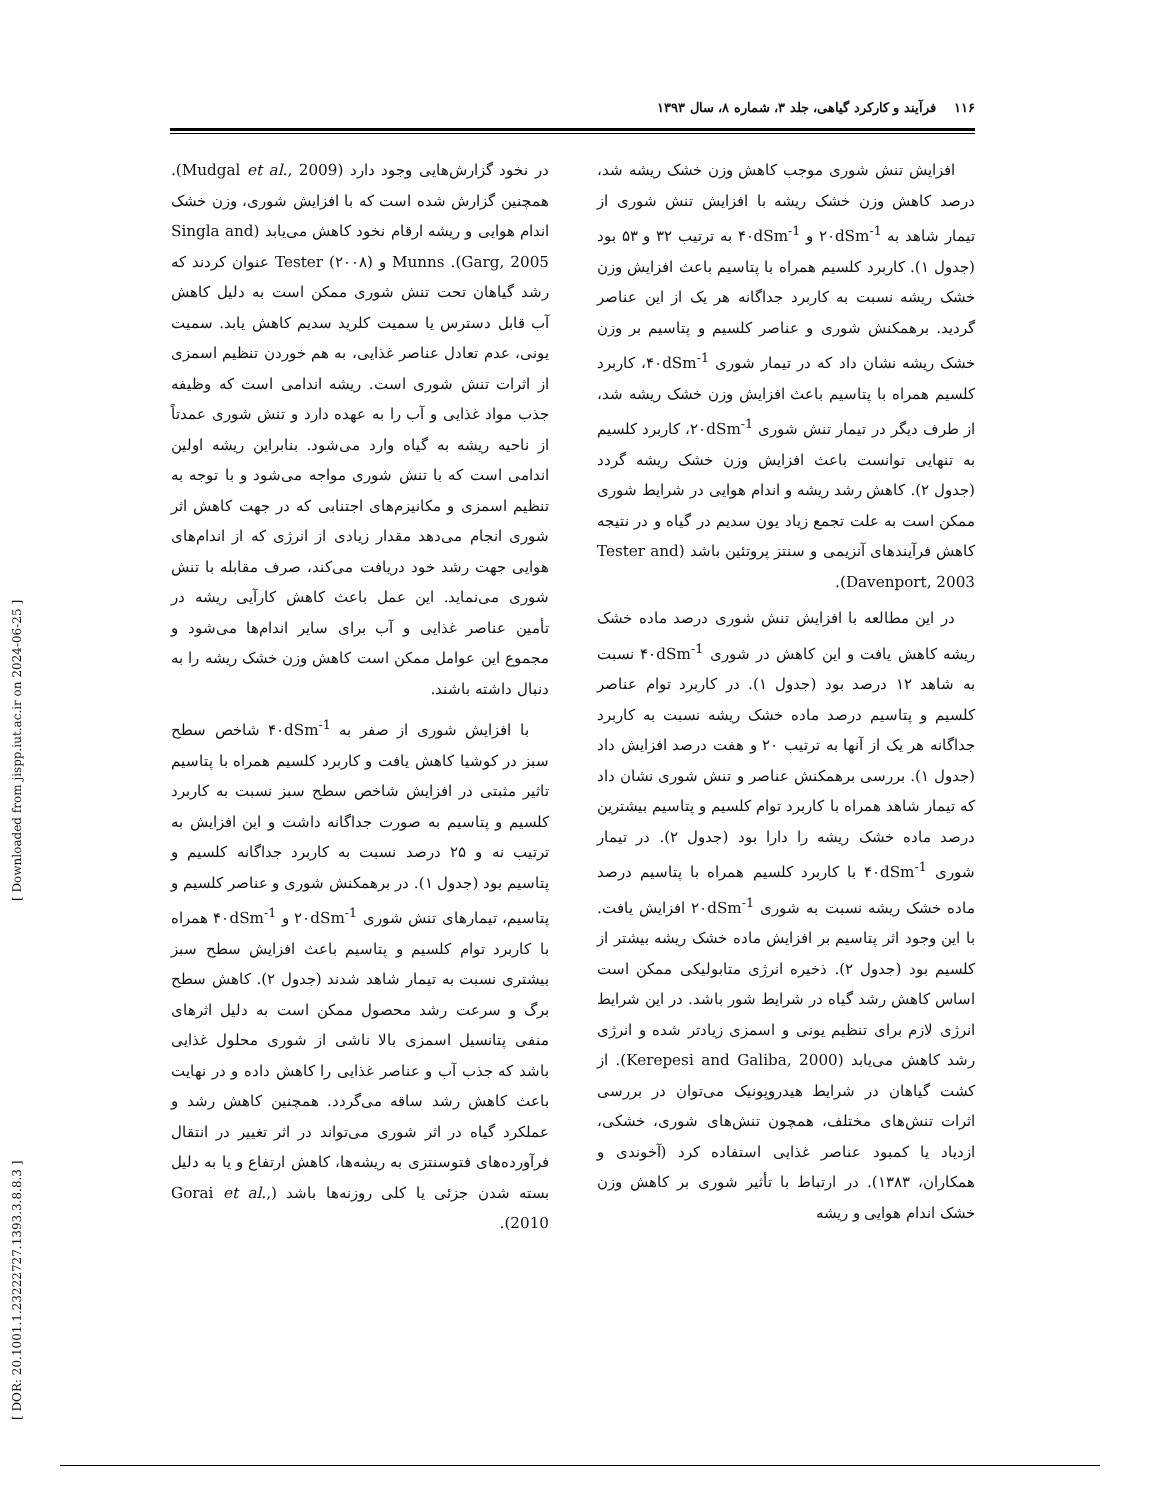۱۱۶ فرآیند و کارکرد گیاهی، جلد ۳، شماره ۸، سال ۱۳۹۳
افزایش تنش شوری موجب کاهش وزن خشک ریشه شد، درصد کاهش وزن خشک ریشه با افزایش تنش شوری از تیمار شاهد به ۲۰dSm<sup>-1</sup> و ۴۰dSm<sup>-1</sup> به ترتیب ۳۲ و ۵۳ بود (جدول ۱). کاربرد کلسیم همراه با پتاسیم باعث افزایش وزن خشک ریشه نسبت به کاربرد جداگانه هر یک از این عناصر گردید. برهمکنش شوری و عناصر کلسیم و پتاسیم بر وزن خشک ریشه نشان داد که در تیمار شوری ۴۰dSm<sup>-1</sup>، کاربرد کلسیم همراه با پتاسیم باعث افزایش وزن خشک ریشه شد، از طرف دیگر در تیمار تنش شوری ۲۰dSm<sup>-1</sup>، کاربرد کلسیم به تنهایی توانست باعث افزایش وزن خشک ریشه گردد (جدول ۲). کاهش رشد ریشه و اندام هوایی در شرایط شوری ممکن است به علت تجمع زیاد یون سدیم در گیاه و در نتیجه کاهش فرآیندهای آنزیمی و سنتز پروتئین باشد (Tester and Davenport, 2003).
در این مطالعه با افزایش تنش شوری درصد ماده خشک ریشه کاهش یافت و این کاهش در شوری ۴۰dSm<sup>-1</sup> نسبت به شاهد ۱۲ درصد بود (جدول ۱). در کاربرد توام عناصر کلسیم و پتاسیم درصد ماده خشک ریشه نسبت به کاربرد جداگانه هر یک از آنها به ترتیب ۲۰ و هفت درصد افزایش داد (جدول ۱). بررسی برهمکنش عناصر و تنش شوری نشان داد که تیمار شاهد همراه با کاربرد توام کلسیم و پتاسیم بیشترین درصد ماده خشک ریشه را دارا بود (جدول ۲). در تیمار شوری ۴۰dSm<sup>-1</sup> با کاربرد کلسیم همراه با پتاسیم درصد ماده خشک ریشه نسبت به شوری ۲۰dSm<sup>-1</sup> افزایش یافت. با این وجود اثر پتاسیم بر افزایش ماده خشک ریشه بیشتر از کلسیم بود (جدول ۲). ذخیره انرژی متابولیکی ممکن است اساس کاهش رشد گیاه در شرایط شور باشد. در این شرایط انرژی لازم برای تنظیم یونی و اسمزی زیادتر شده و انرژی رشد کاهش می‌یابد (Kerepesi and Galiba, 2000). از کشت گیاهان در شرایط هیدروپونیک می‌توان در بررسی اثرات تنش‌های مختلف، همچون تنش‌های شوری، خشکی، ازدیاد یا کمبود عناصر غذایی استفاده کرد (آخوندی و همکاران، ۱۳۸۳). در ارتباط با تأثیر شوری بر کاهش وزن خشک اندام هوایی و ریشه
در نخود گزارش‌هایی وجود دارد (Mudgal et al., 2009). همچنین گزارش شده است که با افزایش شوری، وزن خشک اندام هوایی و ریشه ارقام نخود کاهش می‌یابد (Singla and Garg, 2005). Munns و Tester (۲۰۰۸) عنوان کردند که رشد گیاهان تحت تنش شوری ممکن است به دلیل کاهش آب قابل دسترس یا سمیت کلرید سدیم کاهش یابد. سمیت یونی، عدم تعادل عناصر غذایی، به هم خوردن تنظیم اسمزی از اثرات تنش شوری است. ریشه اندامی است که وظیفه جذب مواد غذایی و آب را به عهده دارد و تنش شوری عمدتاً از ناحیه ریشه به گیاه وارد می‌شود. بنابراین ریشه اولین اندامی است که با تنش شوری مواجه می‌شود و با توجه به تنظیم اسمزی و مکانیزم‌های اجتنابی که در جهت کاهش اثر شوری انجام می‌دهد مقدار زیادی از انرژی که از اندام‌های هوایی جهت رشد خود دریافت می‌کند، صرف مقابله با تنش شوری می‌نماید. این عمل باعث کاهش کارآیی ریشه در تأمین عناصر غذایی و آب برای سایر اندام‌ها می‌شود و مجموع این عوامل ممکن است کاهش وزن خشک ریشه را به دنبال داشته باشند.
با افزایش شوری از صفر به ۴۰dSm<sup>-1</sup> شاخص سطح سبز در کوشیا کاهش یافت و کاربرد کلسیم همراه با پتاسیم تاثیر مثبتی در افزایش شاخص سطح سبز نسبت به کاربرد کلسیم و پتاسیم به صورت جداگانه داشت و این افزایش به ترتیب نه و ۲۵ درصد نسبت به کاربرد جداگانه کلسیم و پتاسیم بود (جدول ۱). در برهمکنش شوری و عناصر کلسیم و پتاسیم، تیمارهای تنش شوری ۲۰dSm<sup>-1</sup> و ۴۰dSm<sup>-1</sup> همراه با کاربرد توام کلسیم و پتاسیم باعث افزایش سطح سبز بیشتری نسبت به تیمار شاهد شدند (جدول ۲). کاهش سطح برگ و سرعت رشد محصول ممکن است به دلیل اثرهای منفی پتانسیل اسمزی بالا ناشی از شوری محلول غذایی باشد که جذب آب و عناصر غذایی را کاهش داده و در نهایت باعث کاهش رشد ساقه می‌گردد. همچنین کاهش رشد و عملکرد گیاه در اثر شوری می‌تواند در اثر تغییر در انتقال فرآورده‌های فتوسنتزی به ریشه‌ها، کاهش ارتفاع و یا به دلیل بسته شدن جزئی یا کلی روزنه‌ها باشد (Gorai et al., 2010).
[ DOR: 20.1001.1.23222727.1393.3.8.8.3 ] [ Downloaded from jispp.iut.ac.ir on 2024-06-25 ]